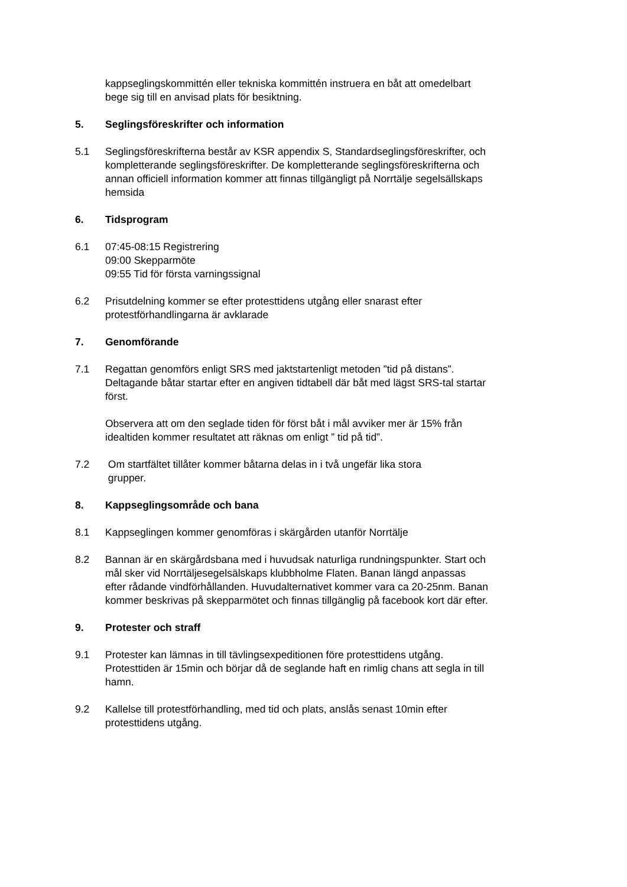kappseglingskommittén eller tekniska kommittén instruera en båt att omedelbart bege sig till en anvisad plats för besiktning.
5. Seglingsföreskrifter och information
5.1 Seglingsföreskrifterna består av KSR appendix S, Standardseglingsföreskrifter, och kompletterande seglingsföreskrifter. De kompletterande seglingsföreskrifterna och annan officiell information kommer att finnas tillgängligt på Norrtälje segelsällskaps hemsida
6. Tidsprogram
6.1 07:45-08:15 Registrering
09:00 Skepparmöte
09:55 Tid för första varningssignal
6.2 Prisutdelning kommer se efter protesttidens utgång eller snarast efter protestförhandlingarna är avklarade
7. Genomförande
7.1 Regattan genomförs enligt SRS med jaktstartenligt metoden ”tid på distans”. Deltagande båtar startar efter en angiven tidtabell där båt med lägst SRS-tal startar först.
Observera att om den seglade tiden för först båt i mål avviker mer är 15% från idealtiden kommer resultatet att räknas om enligt ” tid på tid”.
7.2 Om startfältet tillåter kommer båtarna delas in i två ungefär lika stora
grupper.
8. Kappseglingsområde och bana
8.1 Kappseglingen kommer genomföras i skärgården utanför Norrtälje
8.2 Bannan är en skärgårdsbana med i huvudsak naturliga rundningspunkter. Start och mål sker vid Norrtäljesegelsälskaps klubbholme Flaten. Banan längd anpassas efter rådande vindförhållanden. Huvudalternativet kommer vara ca 20-25nm. Banan kommer beskrivas på skepparmötet och finnas tillgänglig på facebook kort där efter.
9. Protester och straff
9.1 Protester kan lämnas in till tävlingsexpeditionen före protesttidens utgång. Protesttiden är 15min och börjar då de seglande haft en rimlig chans att segla in till hamn.
9.2 Kallelse till protestförhandling, med tid och plats, anslås senast 10min efter protesttidens utgång.